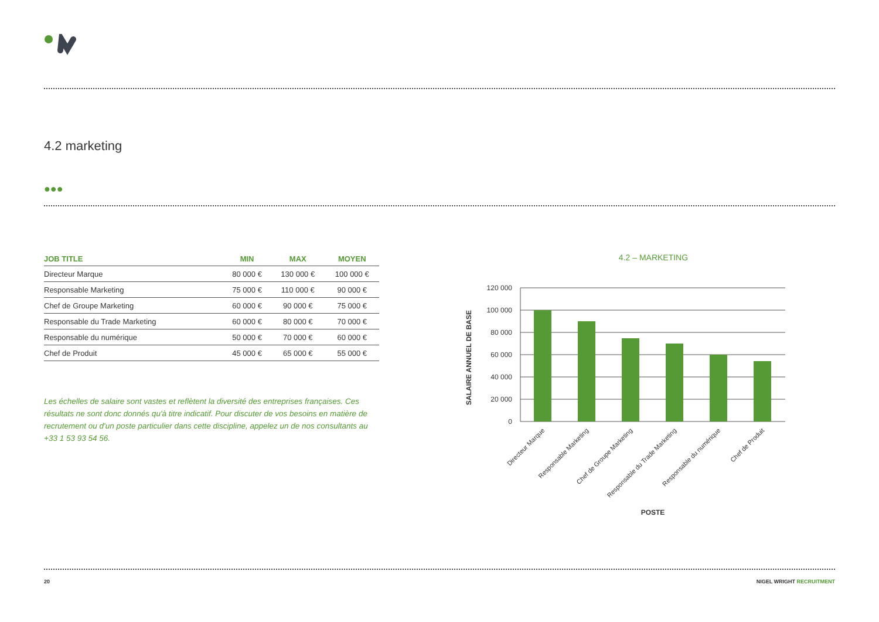4.2 marketing
●●●
| JOB TITLE | MIN | MAX | MOYEN |
| --- | --- | --- | --- |
| Directeur Marque | 80 000 € | 130 000 € | 100 000 € |
| Responsable Marketing | 75 000 € | 110 000 € | 90 000 € |
| Chef de Groupe Marketing | 60 000 € | 90 000 € | 75 000 € |
| Responsable du Trade Marketing | 60 000 € | 80 000 € | 70 000 € |
| Responsable du numérique | 50 000 € | 70 000 € | 60 000 € |
| Chef de Produit | 45 000 € | 65 000 € | 55 000 € |
Les échelles de salaire sont vastes et reflètent la diversité des entreprises françaises. Ces résultats ne sont donc donnés qu'à titre indicatif. Pour discuter de vos besoins en matière de recrutement ou d'un poste particulier dans cette discipline, appelez un de nos consultants au +33 1 53 93 54 56.
4.2 – MARKETING
SALAIRE ANNUEL DE BASE
120 000
100 000
80 000
60 000
40 000
20 000
0
Directeur Marque
Responsable Marketing
Chef de Groupe Marketing
Responsable du Trade Marketing
Responsable du numérique
Chef de Produit
POSTE
20 NIGEL WRIGHT RECRUITMENT